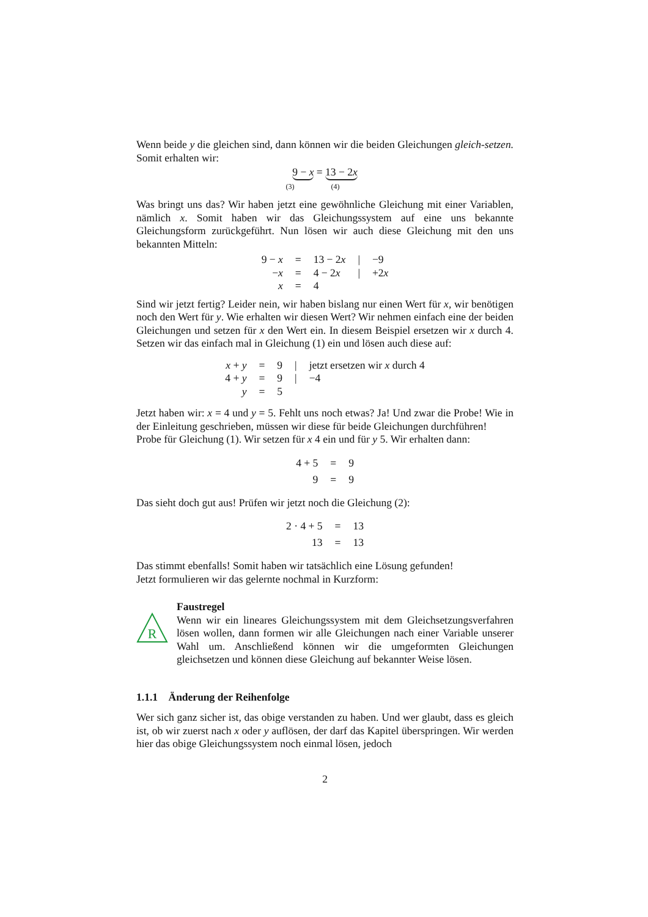Wenn beide y die gleichen sind, dann können wir die beiden Gleichungen gleich-setzen. Somit erhalten wir:
9 − x = 13 − 2x
(3) (4)
Was bringt uns das? Wir haben jetzt eine gewöhnliche Gleichung mit einer Variablen, nämlich x. Somit haben wir das Gleichungssystem auf eine uns bekannte Gleichungsform zurückgeführt. Nun lösen wir auch diese Gleichung mit den uns bekannten Mitteln:
| 9 − x | = | 13 − 2 x | / | −9 |
| − x | = | 4 − 2 x | / | +2 x |
| x | = | 4 | | |
Sind wir jetzt fertig? Leider nein, wir haben bislang nur einen Wert für x, wir benötigen noch den Wert für y. Wie erhalten wir diesen Wert? Wir nehmen einfach eine der beiden Gleichungen und setzen für x den Wert ein. In diesem Beispiel ersetzen wir x durch 4. Setzen wir das einfach mal in Gleichung (1) ein und lösen auch diese auf:
| x + y | = | 9 | / | jetzt ersetzen wir x durch 4 |
| 4 + y | = | 9 | / | −4 |
| y | = | 5 | | |
Jetzt haben wir: x = 4 und y = 5. Fehlt uns noch etwas? Ja! Und zwar die Probe! Wie in der Einleitung geschrieben, müssen wir diese für beide Gleichungen durchführen!
Probe für Gleichung (1). Wir setzen für x 4 ein und für y 5. Wir erhalten dann:
| 4 + 5 | = | 9 |
| 9 | = | 9 |
Das sieht doch gut aus! Prüfen wir jetzt noch die Gleichung (2):
| 2 · 4 + 5 | = | 13 |
| 13 | = | 13 |
Das stimmt ebenfalls! Somit haben wir tatsächlich eine Lösung gefunden!
Jetzt formulieren wir das gelernte nochmal in Kurzform:
R
Faustregel
Wenn wir ein lineares Gleichungssystem mit dem Gleichsetzungsverfahren lösen wollen, dann formen wir alle Gleichungen nach einer Variable unserer Wahl um. Anschließend können wir die umgeformten Gleichungen gleichsetzen und können diese Gleichung auf bekannter Weise lösen.
1.1.1 Änderung der Reihenfolge
Wer sich ganz sicher ist, das obige verstanden zu haben. Und wer glaubt, dass es gleich ist, ob wir zuerst nach x oder y auflösen, der darf das Kapitel überspringen. Wir werden hier das obige Gleichungssystem noch einmal lösen, jedoch
2